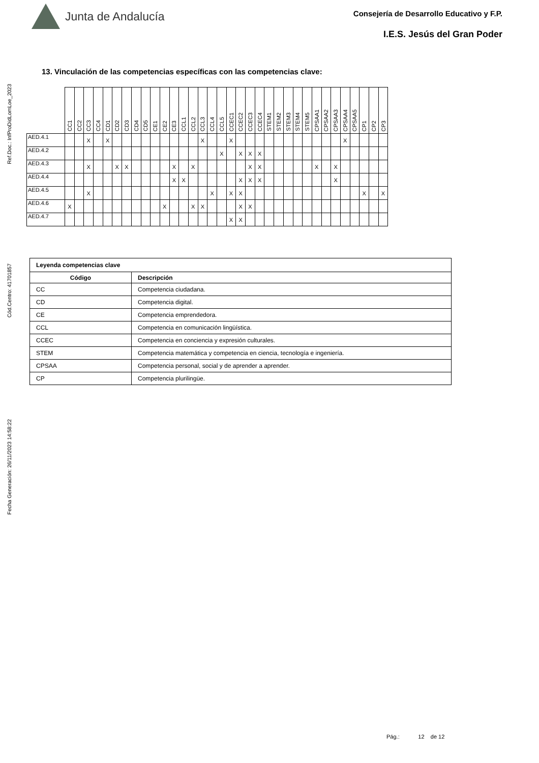Ref.Doc.: InfProDidLomLoe_2023
Cód.Centro: 41701857
Fecha Generación: 26/11/2023 14:58:22
Junta de Andalucía
Consejería de Desarrollo Educativo y F.P.
I.E.S. Jesús del Gran Poder
13. Vinculación de las competencias específicas con las competencias clave:
| | CC1 | CC2 | CC3 | CC4 | CD1 | CD2 | CD3 | CD4 | CD5 | CE1 | CE2 | CE3 | CCL1 | CCL2 | CCL3 | CCL4 | CCL5 | CCEC1 | CCEC2 | CCEC3 | CCEC4 | STEM1 | STEM2 | STEM3 | STEM4 | STEM5 | CPSAA1 | CPSAA2 | CPSAA3 | CPSAA4 | CPSAA5 | CP1 | CP2 | CP3 |
| --- | --- | --- | --- | --- | --- | --- | --- | --- | --- | --- | --- | --- | --- | --- | --- | --- | --- | --- | --- | --- | --- | --- | --- | --- | --- | --- | --- | --- | --- | --- | --- | --- | --- | --- |
| AED.4.1 | | | X | | X | | | | | | | | | | X | | | X | | | | | | | | | | | | X | | | | |
| AED.4.2 | | | | | | | | | | | | | | | | | X | | X | X | X | | | | | | | | | | | | | |
| AED.4.3 | | | X | | | X | X | | | | | X | | X | | | | | | X | X | | | | | | X | | X | | | | | |
| AED.4.4 | | | | | | | | | | | | X | X | | | | | | X | X | X | | | | | | | | X | | | | | |
| AED.4.5 | | | X | | | | | | | | | | | | | X | | X | X | | | | | | | | | | | | | X | | X |
| AED.4.6 | X | | | | | | | | | | X | | | X | X | | | | X | X | | | | | | | | | | | | | | |
| AED.4.7 | | | | | | | | | | | | | | | | | | X | X | | | | | | | | | | | | | | | |
| Leyenda competencias clave | |
| --- | --- |
| Código | Descripción |
| CC | Competencia ciudadana. |
| CD | Competencia digital. |
| CE | Competencia emprendedora. |
| CCL | Competencia en comunicación lingüística. |
| CCEC | Competencia en conciencia y expresión culturales. |
| STEM | Competencia matemática y competencia en ciencia, tecnología e ingeniería. |
| CPSAA | Competencia personal, social y de aprender a aprender. |
| CP | Competencia plurilingüe. |
Pág.: 12 de 12